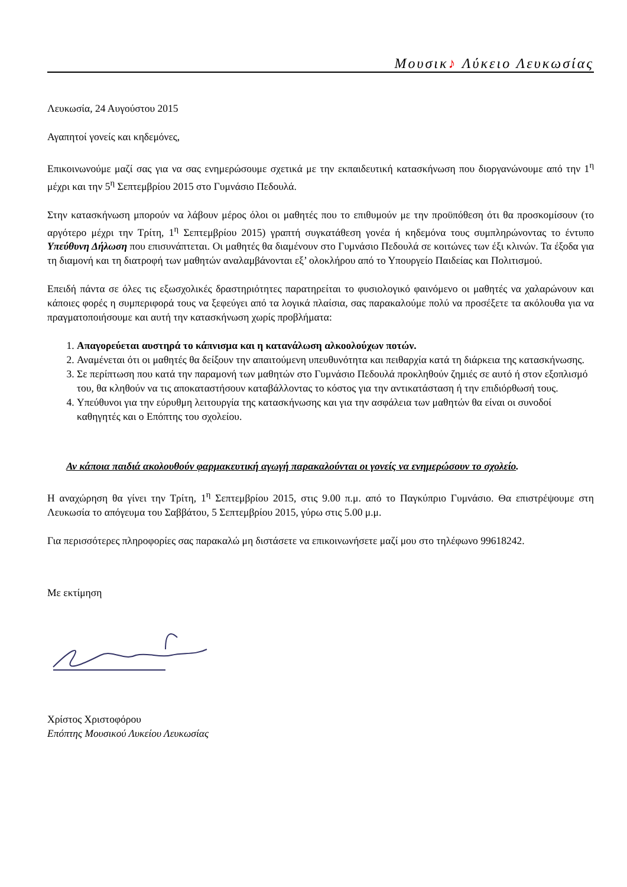Μουσικ♪ Λύκειο Λευκωσίας
Λευκωσία, 24 Αυγούστου 2015
Αγαπητοί γονείς και κηδεμόνες,
Επικοινωνούμε μαζί σας για να σας ενημερώσουμε σχετικά με την εκπαιδευτική κατασκήνωση που διοργανώνουμε από την 1<sup>η</sup> μέχρι και την 5<sup>η</sup> Σεπτεμβρίου 2015 στο Γυμνάσιο Πεδουλά.
Στην κατασκήνωση μπορούν να λάβουν μέρος όλοι οι μαθητές που το επιθυμούν με την προϋπόθεση ότι θα προσκομίσουν (το αργότερο μέχρι την Τρίτη, 1<sup>η</sup> Σεπτεμβρίου 2015) γραπτή συγκατάθεση γονέα ή κηδεμόνα τους συμπληρώνοντας το έντυπο Υπεύθυνη Δήλωση που επισυνάπτεται. Οι μαθητές θα διαμένουν στο Γυμνάσιο Πεδουλά σε κοιτώνες των έξι κλινών. Τα έξοδα για τη διαμονή και τη διατροφή των μαθητών αναλαμβάνονται εξ’ ολοκλήρου από το Υπουργείο Παιδείας και Πολιτισμού.
Επειδή πάντα σε όλες τις εξωσχολικές δραστηριότητες παρατηρείται το φυσιολογικό φαινόμενο οι μαθητές να χαλαρώνουν και κάποιες φορές η συμπεριφορά τους να ξεφεύγει από τα λογικά πλαίσια, σας παρακαλούμε πολύ να προσέξετε τα ακόλουθα για να πραγματοποιήσουμε και αυτή την κατασκήνωση χωρίς προβλήματα:
1. Απαγορεύεται αυστηρά το κάπνισμα και η κατανάλωση αλκοολούχων ποτών.
2. Αναμένεται ότι οι μαθητές θα δείξουν την απαιτούμενη υπευθυνότητα και πειθαρχία κατά τη διάρκεια της κατασκήνωσης.
3. Σε περίπτωση που κατά την παραμονή των μαθητών στο Γυμνάσιο Πεδουλά προκληθούν ζημιές σε αυτό ή στον εξοπλισμό του, θα κληθούν να τις αποκαταστήσουν καταβάλλοντας το κόστος για την αντικατάσταση ή την επιδιόρθωσή τους.
4. Υπεύθυνοι για την εύρυθμη λειτουργία της κατασκήνωσης και για την ασφάλεια των μαθητών θα είναι οι συνοδοί καθηγητές και ο Επόπτης του σχολείου.
Αν κάποια παιδιά ακολουθούν φαρμακευτική αγωγή παρακαλούνται οι γονείς να ενημερώσουν το σχολείο.
Η αναχώρηση θα γίνει την Τρίτη, 1<sup>η</sup> Σεπτεμβρίου 2015, στις 9.00 π.μ. από το Παγκύπριο Γυμνάσιο. Θα επιστρέψουμε στη Λευκωσία το απόγευμα του Σαββάτου, 5 Σεπτεμβρίου 2015, γύρω στις 5.00 μ.μ.
Για περισσότερες πληροφορίες σας παρακαλώ μη διστάσετε να επικοινωνήσετε μαζί μου στο τηλέφωνο 99618242.
Με εκτίμηση
Χρίστος Χριστοφόρου
Επόπτης Μουσικού Λυκείου Λευκωσίας